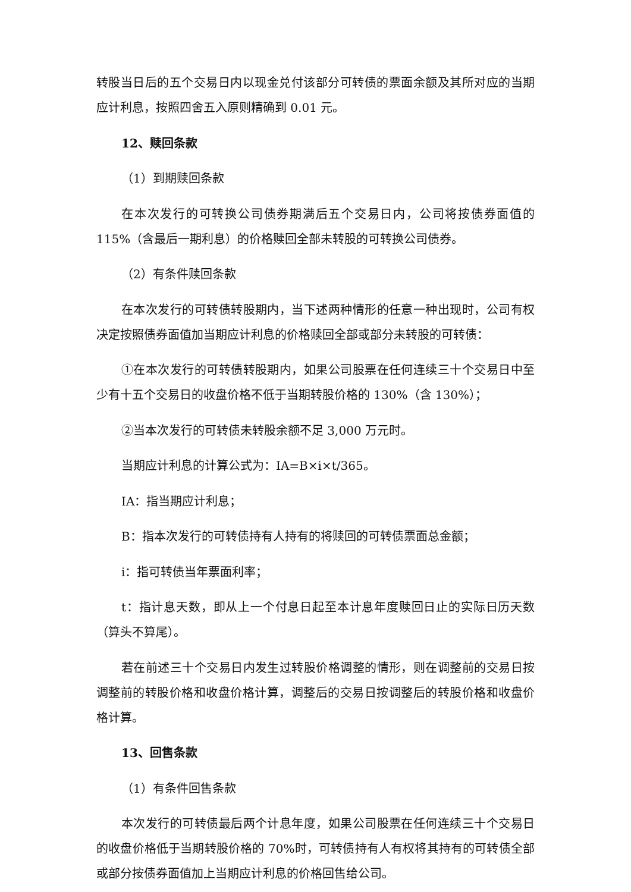转股当日后的五个交易日内以现金兑付该部分可转债的票面余额及其所对应的当期应计利息，按照四舍五入原则精确到 0.01 元。
12、赎回条款
（1）到期赎回条款
在本次发行的可转换公司债券期满后五个交易日内，公司将按债券面值的115%（含最后一期利息）的价格赎回全部未转股的可转换公司债券。
（2）有条件赎回条款
在本次发行的可转债转股期内，当下述两种情形的任意一种出现时，公司有权决定按照债券面值加当期应计利息的价格赎回全部或部分未转股的可转债：
①在本次发行的可转债转股期内，如果公司股票在任何连续三十个交易日中至少有十五个交易日的收盘价格不低于当期转股价格的 130%（含 130%）；
②当本次发行的可转债未转股余额不足 3,000 万元时。
当期应计利息的计算公式为：IA=B×i×t/365。
IA：指当期应计利息；
B：指本次发行的可转债持有人持有的将赎回的可转债票面总金额；
i：指可转债当年票面利率；
t：指计息天数，即从上一个付息日起至本计息年度赎回日止的实际日历天数（算头不算尾）。
若在前述三十个交易日内发生过转股价格调整的情形，则在调整前的交易日按调整前的转股价格和收盘价格计算，调整后的交易日按调整后的转股价格和收盘价格计算。
13、回售条款
（1）有条件回售条款
本次发行的可转债最后两个计息年度，如果公司股票在任何连续三十个交易日的收盘价格低于当期转股价格的 70%时，可转债持有人有权将其持有的可转债全部或部分按债券面值加上当期应计利息的价格回售给公司。